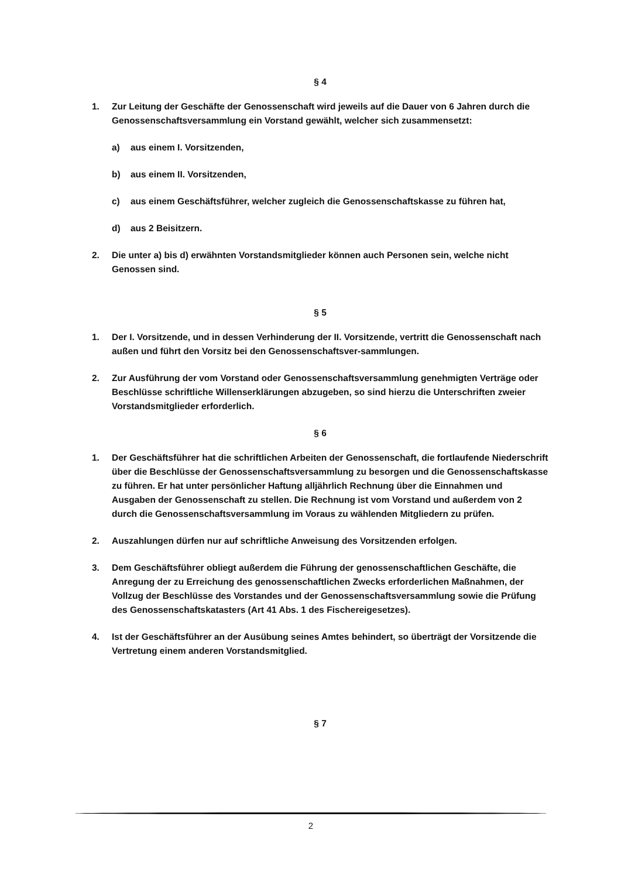§ 4
1. Zur Leitung der Geschäfte der Genossenschaft wird jeweils auf die Dauer von 6 Jahren durch die Genossenschaftsversammlung ein Vorstand gewählt, welcher sich zusammensetzt:
a) aus einem I. Vorsitzenden,
b) aus einem II. Vorsitzenden,
c) aus einem Geschäftsführer, welcher zugleich die Genossenschaftskasse zu führen hat,
d) aus 2 Beisitzern.
2. Die unter a) bis d) erwähnten Vorstandsmitglieder können auch Personen sein, welche nicht Genossen sind.
§ 5
1. Der I. Vorsitzende, und in dessen Verhinderung der II. Vorsitzende, vertritt die Genossenschaft nach außen und führt den Vorsitz bei den Genossenschaftsver-sammlungen.
2. Zur Ausführung der vom Vorstand oder Genossenschaftsversammlung genehmigten Verträge oder Beschlüsse schriftliche Willenserklärungen abzugeben, so sind hierzu die Unterschriften zweier Vorstandsmitglieder erforderlich.
§ 6
1. Der Geschäftsführer hat die schriftlichen Arbeiten der Genossenschaft, die fortlaufende Niederschrift über die Beschlüsse der Genossenschaftsversammlung zu besorgen und die Genossenschaftskasse zu führen. Er hat unter persönlicher Haftung alljährlich Rechnung über die Einnahmen und Ausgaben der Genossenschaft zu stellen. Die Rechnung ist vom Vorstand und außerdem von 2 durch die Genossenschaftsversammlung im Voraus zu wählenden Mitgliedern zu prüfen.
2. Auszahlungen dürfen nur auf schriftliche Anweisung des Vorsitzenden erfolgen.
3. Dem Geschäftsführer obliegt außerdem die Führung der genossenschaftlichen Geschäfte, die Anregung der zu Erreichung des genossenschaftlichen Zwecks erforderlichen Maßnahmen, der Vollzug der Beschlüsse des Vorstandes und der Genossenschaftsversammlung sowie die Prüfung des Genossenschaftskatasters (Art 41 Abs. 1 des Fischereigesetzes).
4. Ist der Geschäftsführer an der Ausübung seines Amtes behindert, so überträgt der Vorsitzende die Vertretung einem anderen Vorstandsmitglied.
§ 7
2